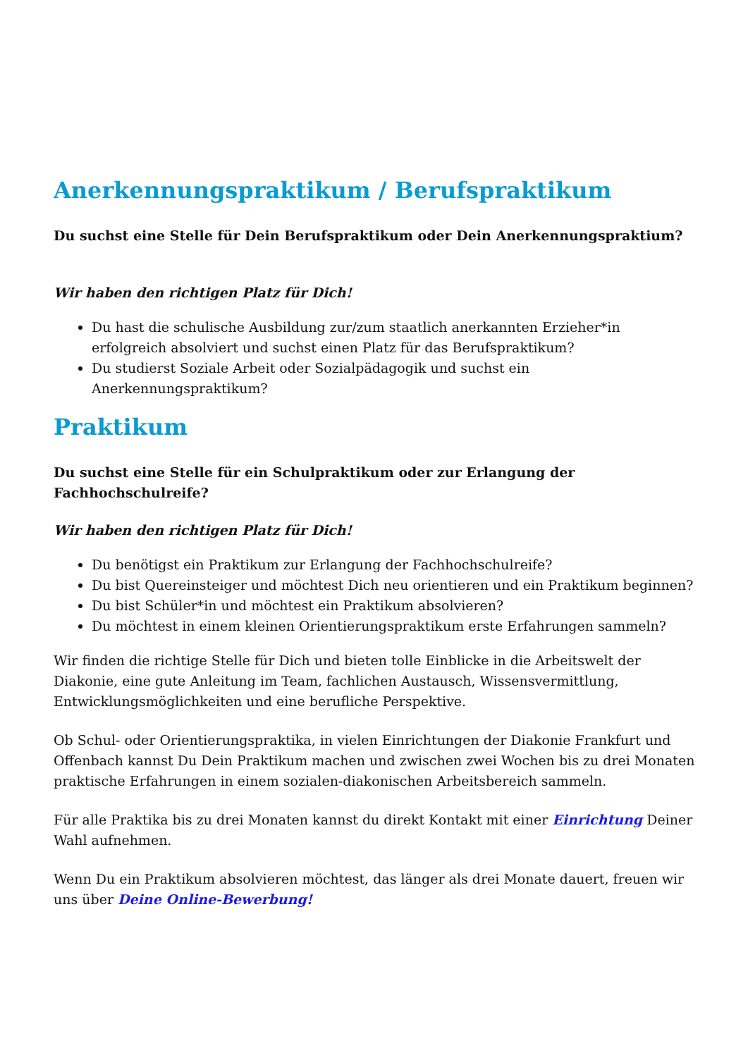Anerkennungspraktikum / Berufspraktikum
Du suchst eine Stelle für Dein Berufspraktikum oder Dein Anerkennungspraktium?
Wir haben den richtigen Platz für Dich!
Du hast die schulische Ausbildung zur/zum staatlich anerkannten Erzieher*in erfolgreich absolviert und suchst einen Platz für das Berufspraktikum?
Du studierst Soziale Arbeit oder Sozialpädagogik und suchst ein Anerkennungspraktikum?
Praktikum
Du suchst eine Stelle für ein Schulpraktikum oder zur Erlangung der Fachhochschulreife?
Wir haben den richtigen Platz für Dich!
Du benötigst ein Praktikum zur Erlangung der Fachhochschulreife?
Du bist Quereinsteiger und möchtest Dich neu orientieren und ein Praktikum beginnen?
Du bist Schüler*in und möchtest ein Praktikum absolvieren?
Du möchtest in einem kleinen Orientierungspraktikum erste Erfahrungen sammeln?
Wir finden die richtige Stelle für Dich und bieten tolle Einblicke in die Arbeitswelt der Diakonie, eine gute Anleitung im Team, fachlichen Austausch, Wissensvermittlung, Entwicklungsmöglichkeiten und eine berufliche Perspektive.
Ob Schul- oder Orientierungspraktika, in vielen Einrichtungen der Diakonie Frankfurt und Offenbach kannst Du Dein Praktikum machen und zwischen zwei Wochen bis zu drei Monaten praktische Erfahrungen in einem sozialen-diakonischen Arbeitsbereich sammeln.
Für alle Praktika bis zu drei Monaten kannst du direkt Kontakt mit einer Einrichtung Deiner Wahl aufnehmen.
Wenn Du ein Praktikum absolvieren möchtest, das länger als drei Monate dauert, freuen wir uns über Deine Online-Bewerbung!